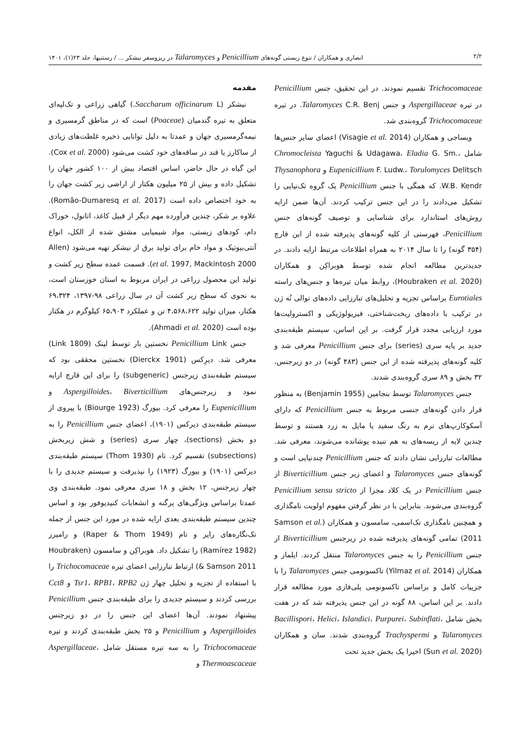۲/۲ انصاری و همکاران / تنوع زیستی گونه‌های Penicillium و Talaromyces در ریزوسفر نیشکر ... / رستنیها، جلد ۲۳(۱)، ۱۴۰۱
مقدمه
نیشکر (Saccharum officinarum L.) گیاهی زراعی و تک‌لپه‌ای متعلق به تیره گندمیان (Poaceae) است که در مناطق گرمسیری و نیمه‌گرمسیری جهان و عمدتا به دلیل توانایی ذخیره غلظت‌های زیادی از ساکارز یا قند در ساقه‌های خود کشت می‌شود (Cox et al. 2000). این گیاه در حال حاضر، اساس اقتصاد بیش از ۱۰۰ کشور جهان را تشکیل داده و بیش از ۲۵ میلیون هکتار از اراضی زیر کشت جهان را به خود اختصاص داده است (Romão-Dumaresq et al. 2017). علاوه بر شکر، چندین فرآورده مهم دیگر از قبیل کاغذ، اتانول، خوراک دام، کودهای زیستی، مواد شیمیایی مشتق شده از الکل، انواع آنتی‌بیوتیک و مواد خام برای تولید برق از نیشکر تهیه می‌شود (Allen et al. 1997, Mackintosh 2000). قسمت عمده سطح زیر کشت و تولید این محصول زراعی در ایران مربوط به استان خوزستان است، به نحوی که سطح زیر کشت آن در سال زراعی ۹۸-۱۳۹۷، ۶۹،۳۲۴ هکتار، میزان تولید ۴،۵۶۸،۶۲۲ تن و عملکرد ۶۵،۹۰۳ کیلوگرم در هکتار بوده است (Ahmadi et al. 2020).
جنس Penicillium Link نخستین بار توسط لینک (Link 1809) معرفی شد. دیرِکس (Dierckx 1901) نخستین محققی بود که سیستم طبقه‌بندی زیرجنس (subgeneric) را برای این قارچ ارایه نمود و زیرجنس‌های Aspergilloides، Biverticillium و Eupenicillium را معرفی کرد. بیورگ (Biourge 1923) با پیروی از سیستم طبقه‌بندی دیرکس (۱۹۰۱)، اعضای جنس Penicillium را به دو بخش (sections)، چهار سری (series) و شش زیربخش (subsections) تقسیم کرد. تام (Thom 1930) سیستم طبقه‌بندی دیرکس (۱۹۰۱) و بیورگ (۱۹۲۳) را نپذیرفت و سیستم جدیدی را با چهار زیرجنس، ۱۲ بخش و ۱۸ سری معرفی نمود. طبقه‌بندی وی عمدتا براساس ویژگی‌های پرگنه و انشعابات کنیدیوفور بود و اساس چندین سیستم طبقه‌بندی بعدی ارایه شده در مورد این جنس از جمله تک‌نگاره‌های راپر و تام (Raper & Thom 1949) و رامیرز (Ramírez 1982) را تشکیل داد. هوبراکِن و سامسون (Houbraken & Samson 2011) ارتباط تبارزایی اعضای تیره Trichocomaceae را با استفاده از تجزیه و تحلیل چهار ژن Tsr1، RPB1، RPB2 و Cct8 بررسی کردند و سیستم جدیدی را برای طبقه‌بندی جنس Penicillium پیشنهاد نمودند. آن‌ها اعضای این جنس را در دو زیرجنس Aspergilloides و Penicillium و ۲۵ بخش طبقه‌بندی کردند و تیره Trichocomaceae را به سه تیره مستقل شامل Aspergillaceae، Thermoascaceae و
Trichocomaceae تقسیم نمودند. در این تحقیق، جنس Penicillium در تیره Aspergillaceae و جنس Talaromyces C.R. Benj. در تیره Trichocomaceae گروه‌بندی شد.
ویساجی و همکاران (Visagie et al. 2014) اعضای سایر جنس‌ها شامل Chromocleista Yaguchi & Udagawa، Eladia G. Sm.، Eupenicillium F. Ludw.، Torulomyces Delitsch و Thysanophora W.B. Kendr. که همگی با جنس Penicillium یک گروه تک‌نیایی را تشکیل می‌دادند را در این جنس ترکیب کردند. آن‌ها ضمن ارایه روش‌های استاندارد برای شناسایی و توصیف گونه‌های جنس Penicillium، فهرستی از کلیه گونه‌های پذیرفته شده از این قارچ (۳۵۴ گونه) را تا سال ۲۰۱۴ به همراه اطلاعات مرتبط ارایه دادند. در جدیدترین مطالعه انجام شده توسط هوبراکِن و همکاران (Houbraken et al. 2020)، روابط میان تیره‌ها و جنس‌های راسته Eurotiales براساس تجزیه و تحلیل‌های تبارزایی داده‌های توالی نُه ژن در ترکیب با داده‌های ریخت‌شناختی، فیزیولوژیکی و اکسترولیت‌ها مورد ارزیابی مجدد قرار گرفت. بر این اساس، سیستم طبقه‌بندی جدید بر پایه سری (series) برای جنس Penicillium معرفی شد و کلیه گونه‌های پذیرفته شده از این جنس (۴۸۳ گونه) در دو زیرجنس، ۳۲ بخش و ۸۹ سری گروه‌بندی شدند.
جنس Talaromyces توسط بنجامین (Benjamin 1955) به منظور قرار دادن گونه‌های جنسی مربوط به جنس Penicillium که دارای آسکوکارپ‌های نرم به رنگ سفید یا مایل به زرد هستند و توسط چندین لایه از ریسه‌های به هم تنیده پوشانده می‌شوند، معرفی شد. مطالعات تبارزایی نشان دادند که جنس Penicillium چندنیایی است و گونه‌های جنس Talaromyces و اعضای زیر جنس Biverticillium از جنس Penicillium در یک کلاد مجزا از Penicillium sensu stricto گروه‌بندی می‌شوند. بنابراین با در نظر گرفتن مفهوم اولویت نامگذاری و همچنین نامگذاری تک‌اسمی، سامسون و همکاران (Samson et al. 2011) تمامی گونه‌های پذیرفته شده در زیرجنس Biverticillium از جنس Penicillium را به جنس Talaromyces منتقل کردند. ایلماز و همکاران (Yilmaz et al. 2014) تاکسونومی جنس Talaromyces را با جزییات کامل و براساس تاکسونومی پلی‌فازی مورد مطالعه قرار دادند. بر این اساس، ۸۸ گونه در این جنس پذیرفته شد که در هفت بخش شامل Bacillispori، Helici، Islandici، Purpurei، Subinflati، Talaromyces و Trachyspermi گروه‌بندی شدند. سان و همکاران (Sun et al. 2020) اخیرا یک بخش جدید تحت